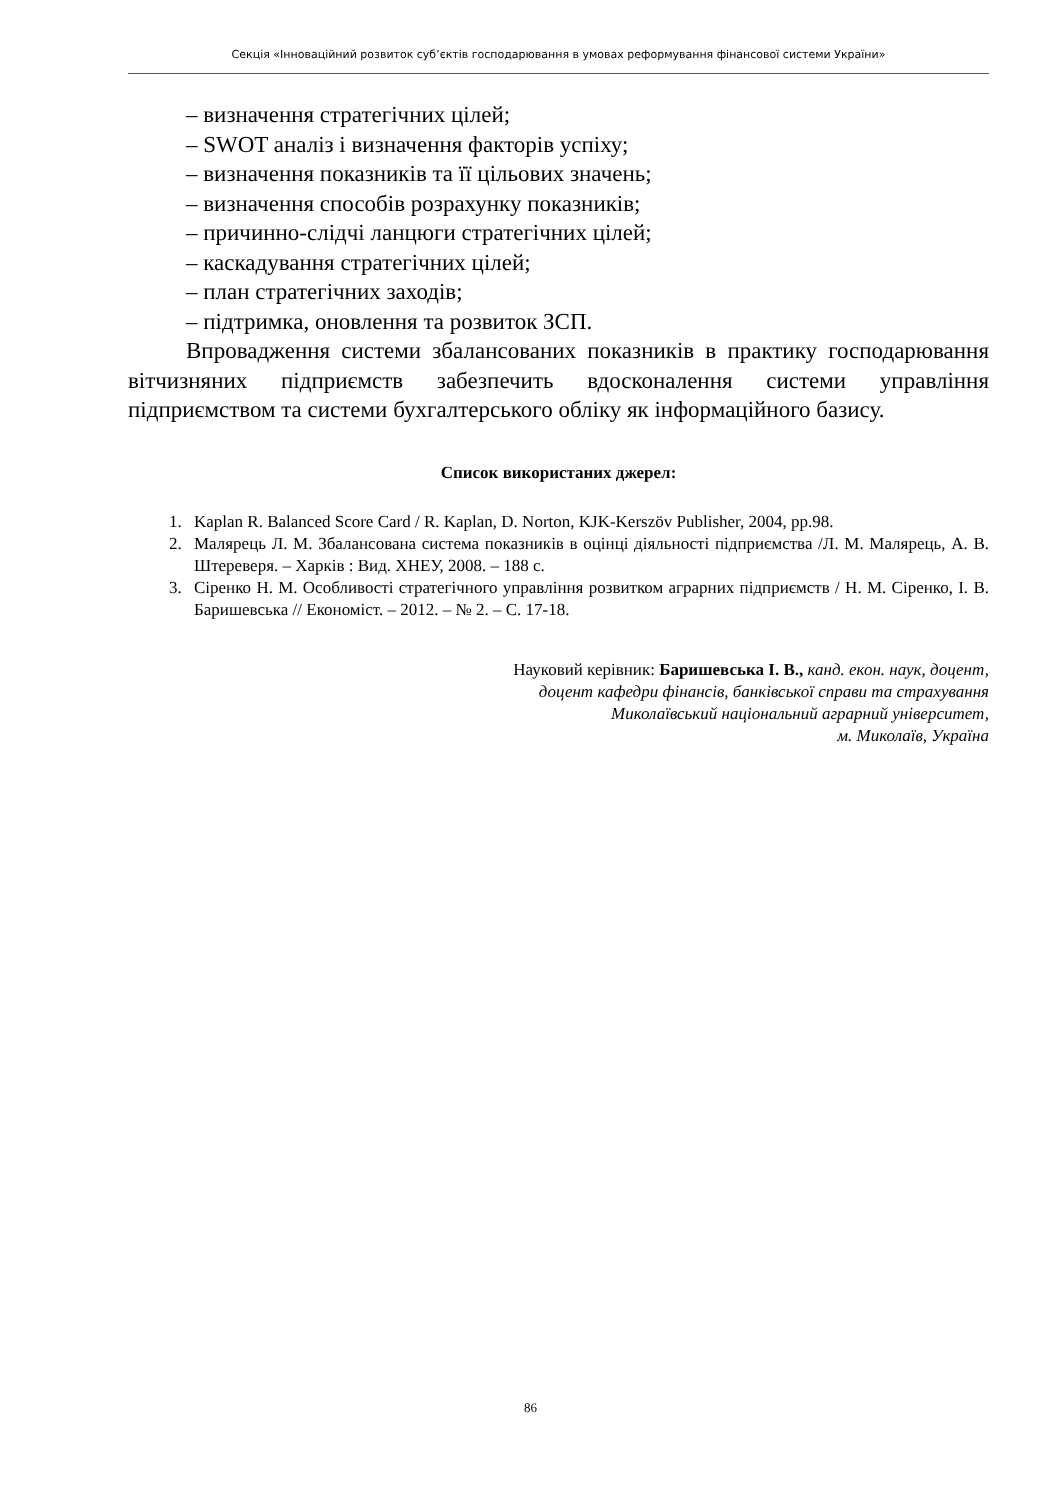Секція «Інноваційний розвиток суб’єктів господарювання в умовах реформування фінансової системи України»
– визначення стратегічних цілей;
– SWOT аналіз і визначення факторів успіху;
– визначення показників та її цільових значень;
– визначення способів розрахунку показників;
– причинно-слідчі ланцюги стратегічних цілей;
– каскадування стратегічних цілей;
– план стратегічних заходів;
– підтримка, оновлення та розвиток ЗСП.
Впровадження системи збалансованих показників в практику господарювання вітчизняних підприємств забезпечить вдосконалення системи управління підприємством та системи бухгалтерського обліку як інформаційного базису.
Список використаних джерел:
1. Kaplan R. Balanced Score Card / R. Kaplan, D. Norton, KJK-Kerszöv Publisher, 2004, pp.98.
2. Малярець Л. М. Збалансована система показників в оцінці діяльності підприємства /Л. М. Малярець, А. В. Штереверя. – Харків : Вид. ХНЕУ, 2008. – 188 с.
3. Сіренко Н. М. Особливості стратегічного управління розвитком аграрних підприємств / Н. М. Сіренко, І. В. Баришевська // Економіст. – 2012. – № 2. – С. 17-18.
Науковий керівник: Баришевська І. В., канд. екон. наук, доцент,
доцент кафедри фінансів, банківської справи та страхування
Миколаївський національний аграрний університет,
м. Миколаїв, Україна
86